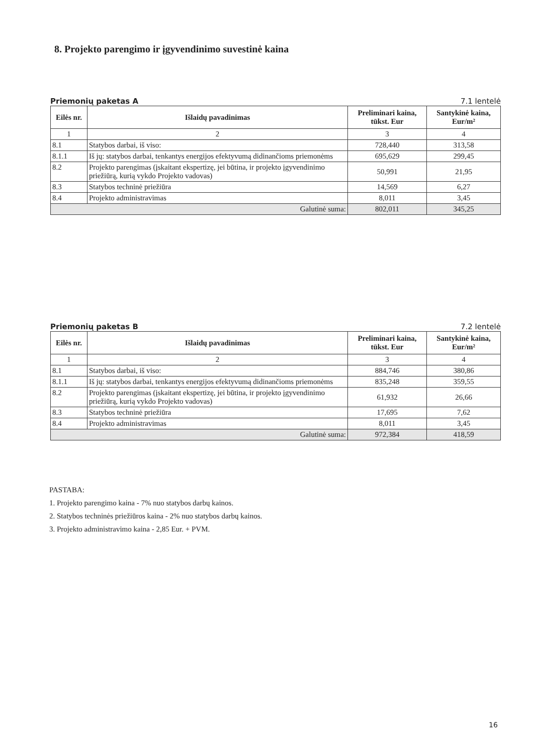8. Projekto parengimo ir įgyvendinimo suvestinė kaina
Priemonių paketas A 7.1 lentelė
| Eilės nr. | Išlaidų pavadinimas | Preliminari kaina, tūkst. Eur | Santykinė kaina, Eur/m² |
| --- | --- | --- | --- |
| 1 | 2 | 3 | 4 |
| 8.1 | Statybos darbai, iš viso: | 728,440 | 313,58 |
| 8.1.1 | Iš jų: statybos darbai, tenkantys energijos efektyvumą didinančioms priemonėms | 695,629 | 299,45 |
| 8.2 | Projekto parengimas (įskaitant ekspertizę, jei būtina, ir projekto įgyvendinimo priežiūrą, kurią vykdo Projekto vadovas) | 50,991 | 21,95 |
| 8.3 | Statybos techninė priežiūra | 14,569 | 6,27 |
| 8.4 | Projekto administravimas | 8,011 | 3,45 |
| Galutinė suma: | | 802,011 | 345,25 |
Priemonių paketas B 7.2 lentelė
| Eilės nr. | Išlaidų pavadinimas | Preliminari kaina, tūkst. Eur | Santykinė kaina, Eur/m² |
| --- | --- | --- | --- |
| 1 | 2 | 3 | 4 |
| 8.1 | Statybos darbai, iš viso: | 884,746 | 380,86 |
| 8.1.1 | Iš jų: statybos darbai, tenkantys energijos efektyvumą didinančioms priemonėms | 835,248 | 359,55 |
| 8.2 | Projekto parengimas (įskaitant ekspertizę, jei būtina, ir projekto įgyvendinimo priežiūrą, kurią vykdo Projekto vadovas) | 61,932 | 26,66 |
| 8.3 | Statybos techninė priežiūra | 17,695 | 7,62 |
| 8.4 | Projekto administravimas | 8,011 | 3,45 |
| Galutinė suma: | | 972,384 | 418,59 |
PASTABA:
1. Projekto parengimo kaina - 7% nuo statybos darbų kainos.
2. Statybos techninės priežiūros kaina - 2% nuo statybos darbų kainos.
3. Projekto administravimo kaina - 2,85 Eur. + PVM.
16